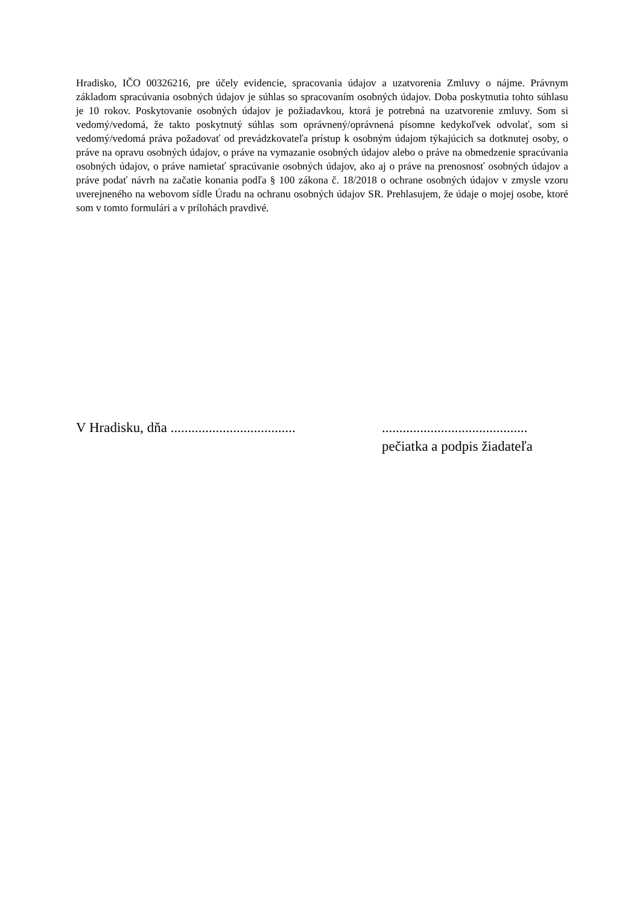Hradisko, IČO 00326216, pre účely evidencie, spracovania údajov a uzatvorenia Zmluvy o nájme. Právnym základom spracúvania osobných údajov je súhlas so spracovaním osobných údajov. Doba poskytnutia tohto súhlasu je 10 rokov. Poskytovanie osobných údajov je požiadavkou, ktorá je potrebná na uzatvorenie zmluvy. Som si vedomý/vedomá, že takto poskytnutý súhlas som oprávnený/oprávnená písomne kedykoľvek odvolať, som si vedomý/vedomá práva požadovať od prevádzkovateľa prístup k osobným údajom týkajúcich sa dotknutej osoby, o práve na opravu osobných údajov, o práve na vymazanie osobných údajov alebo o práve na obmedzenie spracúvania osobných údajov, o práve namietať spracúvanie osobných údajov, ako aj o práve na prenosnosť osobných údajov a práve podať návrh na začatie konania podľa § 100 zákona č. 18/2018 o ochrane osobných údajov v zmysle vzoru uverejneného na webovom sídle Úradu na ochranu osobných údajov SR. Prehlasujem, že údaje o mojej osobe, ktoré som v tomto formulári a v prílohách pravdivé.
V Hradisku, dňa ....................................
..........................................
pečiatka a podpis žiadateľa